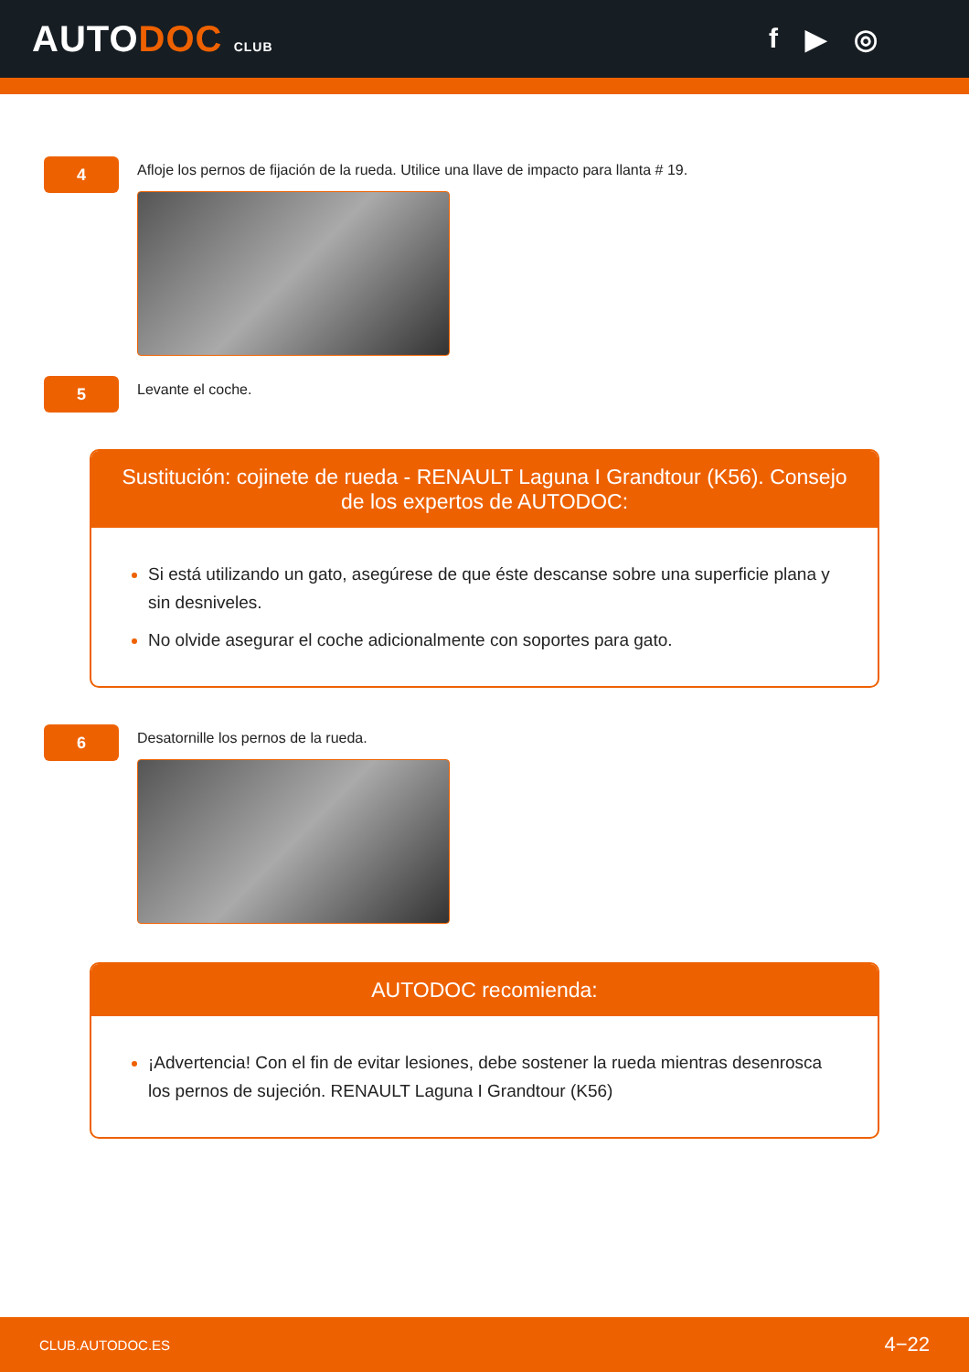AUTODOC CLUB
f ▶ ◎
4
Afloje los pernos de fijación de la rueda. Utilice una llave de impacto para llanta # 19.
5
Levante el coche.
Sustitución: cojinete de rueda - RENAULT Laguna I Grandtour (K56). Consejo de los expertos de AUTODOC:
Si está utilizando un gato, asegúrese de que éste descanse sobre una superficie plana y sin desniveles.
No olvide asegurar el coche adicionalmente con soportes para gato.
6
Desatornille los pernos de la rueda.
AUTODOC recomienda:
¡Advertencia! Con el fin de evitar lesiones, debe sostener la rueda mientras desenrosca los pernos de sujeción. RENAULT Laguna I Grandtour (K56)
CLUB.AUTODOC.ES 4−22